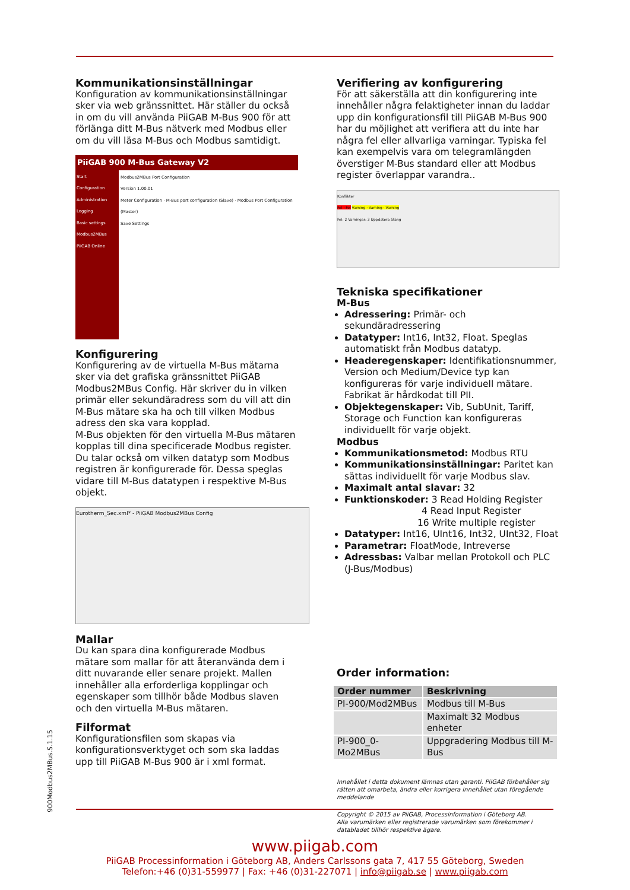Kommunikationsinställningar
Konfiguration av kommunikationsinställningar sker via web gränssnittet. Här ställer du också in om du vill använda PiiGAB M-Bus 900 för att förlänga ditt M-Bus nätverk med Modbus eller om du vill läsa M-Bus och Modbus samtidigt.
PiiGAB 900 M-Bus Gateway V2
Start
Configuration
Administration
Logging
Basic settings
Modbus2MBus
PiiGAB Online
Modbus2MBus Port Configuration
Version 1.00.01
Meter Configuration · M-Bus port configuration (Slave) · Modbus Port Configuration (Master)
Save Settings
Konfigurering
Konfigurering av de virtuella M-Bus mätarna sker via det grafiska gränssnittet PiiGAB Modbus2MBus Config. Här skriver du in vilken primär eller sekundäradress som du vill att din M-Bus mätare ska ha och till vilken Modbus adress den ska vara kopplad.
M-Bus objekten för den virtuella M-Bus mätaren kopplas till dina specificerade Modbus register. Du talar också om vilken datatyp som Modbus registren är konfigurerade för. Dessa speglas vidare till M-Bus datatypen i respektive M-Bus objekt.
Eurotherm_Sec.xml* - PiiGAB Modbus2MBus Config
Mallar
Du kan spara dina konfigurerade Modbus mätare som mallar för att återanvända dem i ditt nuvarande eller senare projekt. Mallen innehåller alla erforderliga kopplingar och egenskaper som tillhör både Modbus slaven och den virtuella M-Bus mätaren.
Filformat
Konfigurationsfilen som skapas via konfigurationsverktyget och som ska laddas upp till PiiGAB M-Bus 900 är i xml format.
Verifiering av konfigurering
För att säkerställa att din konfigurering inte innehåller några felaktigheter innan du laddar upp din konfigurationsfil till PiiGAB M-Bus 900 har du möjlighet att verifiera att du inte har några fel eller allvarliga varningar. Typiska fel kan exempelvis vara om telegramlängden överstiger M-Bus standard eller att Modbus register överlappar varandra..
Konflikter
Fel · Fel Varning · Varning · Varning
Fel: 2 Varningar: 3 Uppdatera Stäng
Tekniska specifikationer
M-Bus
Adressering: Primär- och sekundäradressering
Datatyper: Int16, Int32, Float. Speglas automatiskt från Modbus datatyp.
Headeregenskaper: Identifikationsnummer, Version och Medium/Device typ kan konfigureras för varje individuell mätare. Fabrikat är hårdkodat till PII.
Objektegenskaper: Vib, SubUnit, Tariff, Storage och Function kan konfigureras individuellt för varje objekt.
Modbus
Kommunikationsmetod: Modbus RTU
Kommunikationsinställningar: Paritet kan sättas individuellt för varje Modbus slav.
Maximalt antal slavar: 32
Funktionskoder: 3 Read Holding Register
4 Read Input Register
16 Write multiple register
Datatyper: Int16, UInt16, Int32, UInt32, Float
Parametrar: FloatMode, Intreverse
Adressbas: Valbar mellan Protokoll och PLC (J-Bus/Modbus)
Order information:
| Order nummer | Beskrivning |
| --- | --- |
| PI-900/Mod2MBus | Modbus till M-Bus |
| | Maximalt 32 Modbus enheter |
| PI-900_0-Mo2MBus | Uppgradering Modbus till M-Bus |
Innehållet i detta dokument lämnas utan garanti. PiiGAB förbehåller sig rätten att omarbeta, ändra eller korrigera innehållet utan föregående meddelande
Copyright © 2015 av PiiGAB, Processinformation i Göteborg AB.
Alla varumärken eller registrerade varumärken som förekommer i databladet tillhör respektive ägare.
900Modbus2MBus.S.1.15
www.piigab.com
PiiGAB Processinformation i Göteborg AB, Anders Carlssons gata 7, 417 55 Göteborg, Sweden
Telefon:+46 (0)31-559977 | Fax: +46 (0)31-227071 | info@piigab.se | www.piigab.com